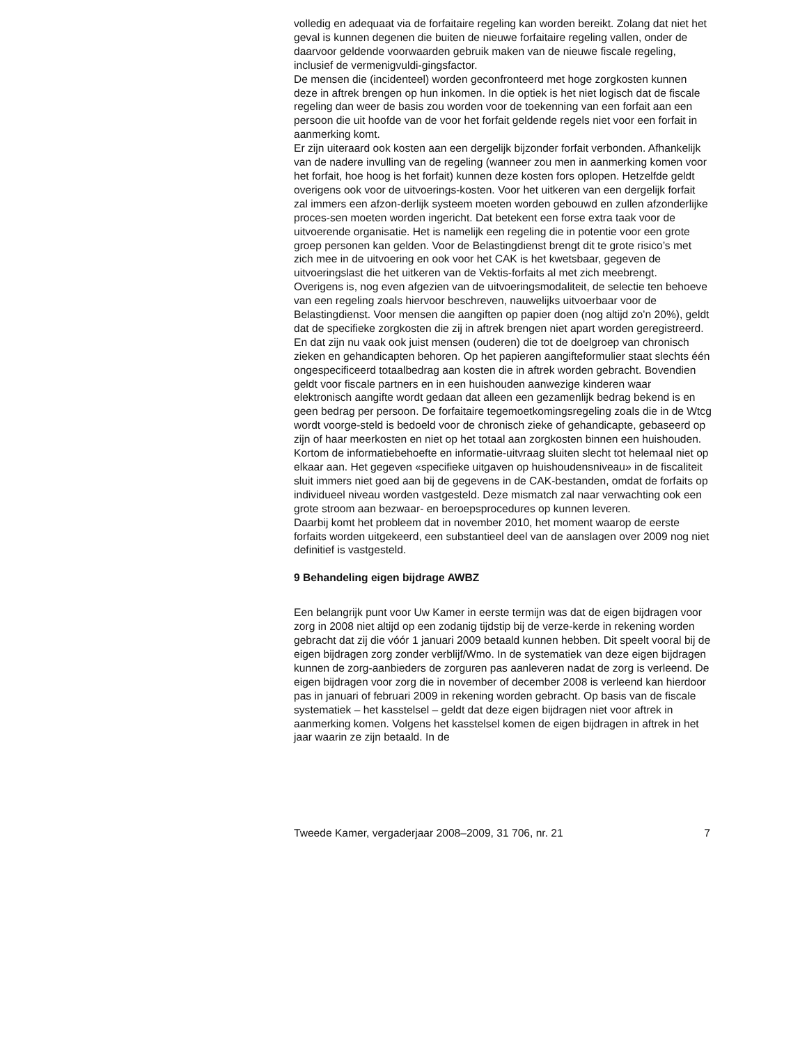volledig en adequaat via de forfaitaire regeling kan worden bereikt. Zolang dat niet het geval is kunnen degenen die buiten de nieuwe forfaitaire regeling vallen, onder de daarvoor geldende voorwaarden gebruik maken van de nieuwe fiscale regeling, inclusief de vermenigvuldi-gingsfactor.
De mensen die (incidenteel) worden geconfronteerd met hoge zorgkosten kunnen deze in aftrek brengen op hun inkomen. In die optiek is het niet logisch dat de fiscale regeling dan weer de basis zou worden voor de toekenning van een forfait aan een persoon die uit hoofde van de voor het forfait geldende regels niet voor een forfait in aanmerking komt.
Er zijn uiteraard ook kosten aan een dergelijk bijzonder forfait verbonden. Afhankelijk van de nadere invulling van de regeling (wanneer zou men in aanmerking komen voor het forfait, hoe hoog is het forfait) kunnen deze kosten fors oplopen. Hetzelfde geldt overigens ook voor de uitvoerings-kosten. Voor het uitkeren van een dergelijk forfait zal immers een afzon-derlijk systeem moeten worden gebouwd en zullen afzonderlijke proces-sen moeten worden ingericht. Dat betekent een forse extra taak voor de uitvoerende organisatie. Het is namelijk een regeling die in potentie voor een grote groep personen kan gelden. Voor de Belastingdienst brengt dit te grote risico’s met zich mee in de uitvoering en ook voor het CAK is het kwetsbaar, gegeven de uitvoeringslast die het uitkeren van de Vektis-forfaits al met zich meebrengt.
Overigens is, nog even afgezien van de uitvoeringsmodaliteit, de selectie ten behoeve van een regeling zoals hiervoor beschreven, nauwelijks uitvoerbaar voor de Belastingdienst. Voor mensen die aangiften op papier doen (nog altijd zo’n 20%), geldt dat de specifieke zorgkosten die zij in aftrek brengen niet apart worden geregistreerd. En dat zijn nu vaak ook juist mensen (ouderen) die tot de doelgroep van chronisch zieken en gehandicapten behoren. Op het papieren aangifteformulier staat slechts één ongespecificeerd totaalbedrag aan kosten die in aftrek worden gebracht. Bovendien geldt voor fiscale partners en in een huishouden aanwezige kinderen waar elektronisch aangifte wordt gedaan dat alleen een gezamenlijk bedrag bekend is en geen bedrag per persoon. De forfaitaire tegemoetkomingsregeling zoals die in de Wtcg wordt voorge-steld is bedoeld voor de chronisch zieke of gehandicapte, gebaseerd op zijn of haar meerkosten en niet op het totaal aan zorgkosten binnen een huishouden.
Kortom de informatiebehoefte en informatie-uitvraag sluiten slecht tot helemaal niet op elkaar aan. Het gegeven «specifieke uitgaven op huishoudensniveau» in de fiscaliteit sluit immers niet goed aan bij de gegevens in de CAK-bestanden, omdat de forfaits op individueel niveau worden vastgesteld. Deze mismatch zal naar verwachting ook een grote stroom aan bezwaar- en beroepsprocedures op kunnen leveren.
Daarbij komt het probleem dat in november 2010, het moment waarop de eerste forfaits worden uitgekeerd, een substantieel deel van de aanslagen over 2009 nog niet definitief is vastgesteld.
9 Behandeling eigen bijdrage AWBZ
Een belangrijk punt voor Uw Kamer in eerste termijn was dat de eigen bijdragen voor zorg in 2008 niet altijd op een zodanig tijdstip bij de verze-kerde in rekening worden gebracht dat zij die vóór 1 januari 2009 betaald kunnen hebben. Dit speelt vooral bij de eigen bijdragen zorg zonder verblijf/Wmo. In de systematiek van deze eigen bijdragen kunnen de zorg-aanbieders de zorguren pas aanleveren nadat de zorg is verleend. De eigen bijdragen voor zorg die in november of december 2008 is verleend kan hierdoor pas in januari of februari 2009 in rekening worden gebracht. Op basis van de fiscale systematiek – het kasstelsel – geldt dat deze eigen bijdragen niet voor aftrek in aanmerking komen. Volgens het kasstelsel komen de eigen bijdragen in aftrek in het jaar waarin ze zijn betaald. In de
Tweede Kamer, vergaderjaar 2008–2009, 31 706, nr. 21 7